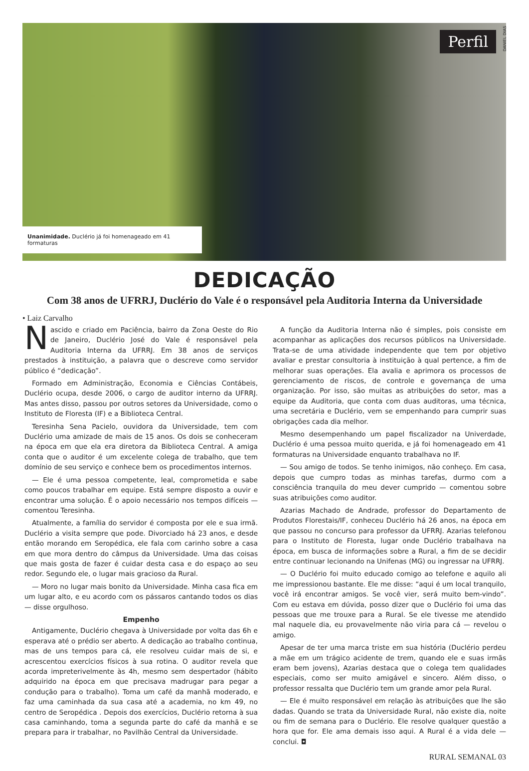Perfil
DANIEL DIAS
Unanimidade. Duclério já foi homenageado em 41 formaturas
DEDICAÇÃO
Com 38 anos de UFRRJ, Duclério do Vale é o responsável pela Auditoria Interna da Universidade
• Laiz Carvalho
Nascido e criado em Paciência, bairro da Zona Oeste do Rio de Janeiro, Duclério José do Vale é responsável pela Auditoria Interna da UFRRJ. Em 38 anos de serviços prestados à instituição, a palavra que o descreve como servidor público é “dedicação”.
Formado em Administração, Economia e Ciências Contábeis, Duclério ocupa, desde 2006, o cargo de auditor interno da UFRRJ. Mas antes disso, passou por outros setores da Universidade, como o Instituto de Floresta (IF) e a Biblioteca Central.
Teresinha Sena Pacielo, ouvidora da Universidade, tem com Duclério uma amizade de mais de 15 anos. Os dois se conheceram na época em que ela era diretora da Biblioteca Central. A amiga conta que o auditor é um excelente colega de trabalho, que tem domínio de seu serviço e conhece bem os procedimentos internos.
— Ele é uma pessoa competente, leal, comprometida e sabe como poucos trabalhar em equipe. Está sempre disposto a ouvir e encontrar uma solução. É o apoio necessário nos tempos difíceis — comentou Teresinha.
Atualmente, a família do servidor é composta por ele e sua irmã. Duclério a visita sempre que pode. Divorciado há 23 anos, e desde então morando em Seropédica, ele fala com carinho sobre a casa em que mora dentro do câmpus da Universidade. Uma das coisas que mais gosta de fazer é cuidar desta casa e do espaço ao seu redor. Segundo ele, o lugar mais gracioso da Rural.
— Moro no lugar mais bonito da Universidade. Minha casa fica em um lugar alto, e eu acordo com os pássaros cantando todos os dias — disse orgulhoso.
Empenho
Antigamente, Duclério chegava à Universidade por volta das 6h e esperava até o prédio ser aberto. A dedicação ao trabalho continua, mas de uns tempos para cá, ele resolveu cuidar mais de si, e acrescentou exercícios físicos à sua rotina. O auditor revela que acorda impreterivelmente às 4h, mesmo sem despertador (hábito adquirido na época em que precisava madrugar para pegar a condução para o trabalho). Toma um café da manhã moderado, e faz uma caminhada da sua casa até a academia, no km 49, no centro de Seropédica . Depois dos exercícios, Duclério retorna à sua casa caminhando, toma a segunda parte do café da manhã e se prepara para ir trabalhar, no Pavilhão Central da Universidade.
A função da Auditoria Interna não é simples, pois consiste em acompanhar as aplicações dos recursos públicos na Universidade. Trata-se de uma atividade independente que tem por objetivo avaliar e prestar consultoria à instituição à qual pertence, a fim de melhorar suas operações. Ela avalia e aprimora os processos de gerenciamento de riscos, de controle e governança de uma organização. Por isso, são muitas as atribuições do setor, mas a equipe da Auditoria, que conta com duas auditoras, uma técnica, uma secretária e Duclério, vem se empenhando para cumprir suas obrigações cada dia melhor.
Mesmo desempenhando um papel fiscalizador na Univerdade, Duclério é uma pessoa muito querida, e já foi homenageado em 41 formaturas na Universidade enquanto trabalhava no IF.
— Sou amigo de todos. Se tenho inimigos, não conheço. Em casa, depois que cumpro todas as minhas tarefas, durmo com a consciência tranquila do meu dever cumprido — comentou sobre suas atribuições como auditor.
Azarias Machado de Andrade, professor do Departamento de Produtos Florestais/IF, conheceu Duclério há 26 anos, na época em que passou no concurso para professor da UFRRJ. Azarias telefonou para o Instituto de Floresta, lugar onde Duclério trabalhava na época, em busca de informações sobre a Rural, a fim de se decidir entre continuar lecionando na Unifenas (MG) ou ingressar na UFRRJ.
— O Duclério foi muito educado comigo ao telefone e aquilo ali me impressionou bastante. Ele me disse: “aqui é um local tranquilo, você irá encontrar amigos. Se você vier, será muito bem-vindo”. Com eu estava em dúvida, posso dizer que o Duclério foi uma das pessoas que me trouxe para a Rural. Se ele tivesse me atendido mal naquele dia, eu provavelmente não viria para cá — revelou o amigo.
Apesar de ter uma marca triste em sua história (Duclério perdeu a mãe em um trágico acidente de trem, quando ele e suas irmãs eram bem jovens), Azarias destaca que o colega tem qualidades especiais, como ser muito amigável e sincero. Além disso, o professor ressalta que Duclério tem um grande amor pela Rural.
— Ele é muito responsável em relação às atribuições que lhe são dadas. Quando se trata da Universidade Rural, não existe dia, noite ou fim de semana para o Duclério. Ele resolve qualquer questão a hora que for. Ele ama demais isso aqui. A Rural é a vida dele — conclui. ◘
RURAL SEMANAL 03